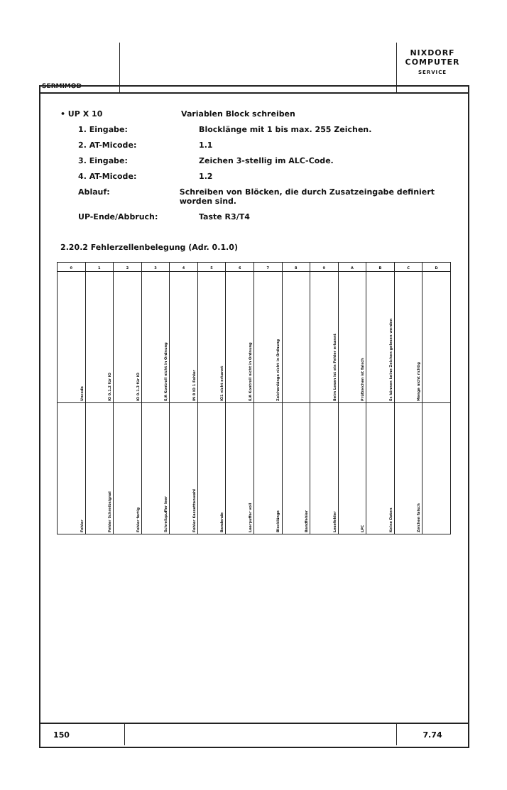SERMIMOD
NIXDORF
COMPUTER
SERVICE
• UP X 10 Variablen Block schreiben
1. Eingabe: Blocklänge mit 1 bis max. 255 Zeichen.
2. AT-Micode: 1.1
3. Eingabe: Zeichen 3-stellig im ALC-Code.
4. AT-Micode: 1.2
Ablauf: Schreiben von Blöcken, die durch Zusatzeingabe definiert worden sind.
UP-Ende/Abbruch: Taste R3/T4
2.20.2 Fehlerzellenbelegung (Adr. 0.1.0)
| 0 | 1 | 2 | 3 | 4 | 5 | 6 | 7 | 8 | 9 | A | B | C | D |
| --- | --- | --- | --- | --- | --- | --- | --- | --- | --- | --- | --- | --- | --- |
| Uncode | IO 0.1.2 für IO | IO 0.1.3 für IO | E/A Kontroll nicht in Ordnung | IN 8 IO 1 Fehler | IO1 nicht erkannt | E/A Kontroll nicht in Ordnung | Zeichenlänge nicht in Ordnung | | Beim Lesen ist ein Fehler erkannt | Prüfzeichen ist falsch | Es können keine Zeichen gelesen werden | Menge nicht richtig | |
| Fehler | Fehler Schreibsignal | Fehler fertig | Schreibpuffer leer | Fehler Kassettenwahl | Bandende | Leerpuffer voll | Blocklänge | Bandfehler | Lesefehler | LPC | Keine Daten | Zeichen falsch | |
150 7.74